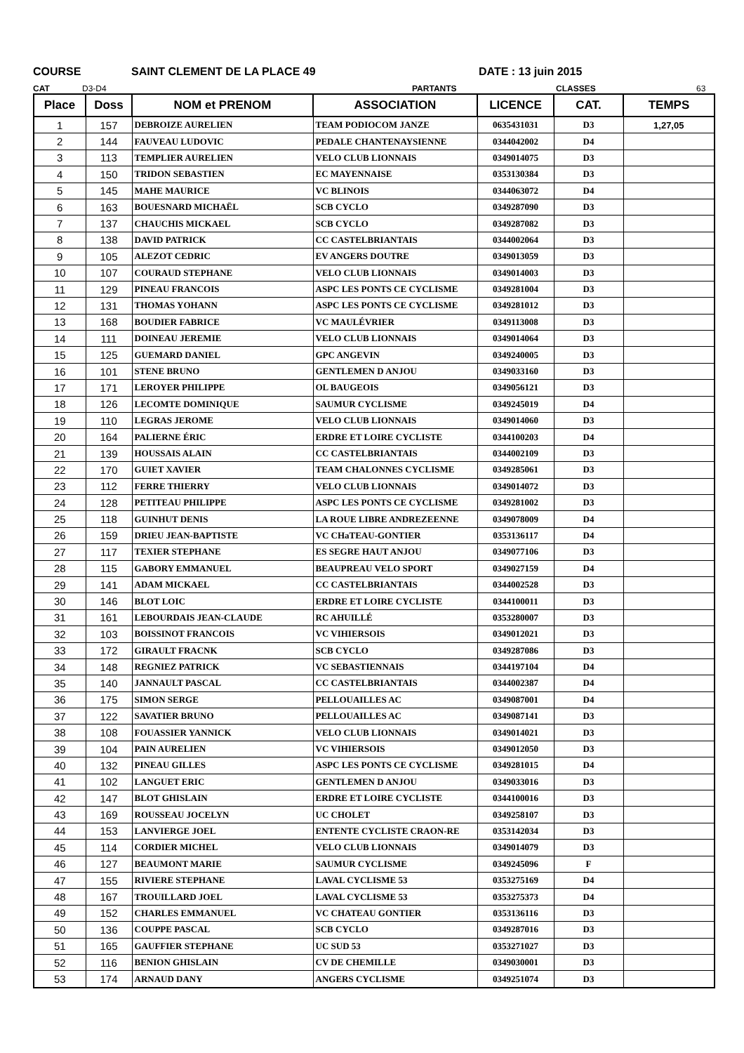COURSE SAINT CLEMENT DE LA PLACE 49 DATE : 13 juin 2015
CAT D3-D4 PARTANTS CLASSES 63
| Place | Doss | NOM et PRENOM | ASSOCIATION | LICENCE | CAT. | TEMPS |
| --- | --- | --- | --- | --- | --- | --- |
| 1 | 157 | DEBROIZE AURELIEN | TEAM PODIOCOM JANZE | 0635431031 | D3 | 1,27,05 |
| 2 | 144 | FAUVEAU LUDOVIC | PEDALE CHANTENAYSIENNE | 0344042002 | D4 | |
| 3 | 113 | TEMPLIER AURELIEN | VELO CLUB LIONNAIS | 0349014075 | D3 | |
| 4 | 150 | TRIDON SEBASTIEN | EC MAYENNAISE | 0353130384 | D3 | |
| 5 | 145 | MAHE MAURICE | VC BLINOIS | 0344063072 | D4 | |
| 6 | 163 | BOUESNARD MICHAËL | SCB CYCLO | 0349287090 | D3 | |
| 7 | 137 | CHAUCHIS MICKAEL | SCB CYCLO | 0349287082 | D3 | |
| 8 | 138 | DAVID PATRICK | CC CASTELBRIANTAIS | 0344002064 | D3 | |
| 9 | 105 | ALEZOT CEDRIC | EV ANGERS DOUTRE | 0349013059 | D3 | |
| 10 | 107 | COURAUD STEPHANE | VELO CLUB LIONNAIS | 0349014003 | D3 | |
| 11 | 129 | PINEAU FRANCOIS | ASPC LES PONTS CE CYCLISME | 0349281004 | D3 | |
| 12 | 131 | THOMAS YOHANN | ASPC LES PONTS CE CYCLISME | 0349281012 | D3 | |
| 13 | 168 | BOUDIER FABRICE | VC MAULÉVRIER | 0349113008 | D3 | |
| 14 | 111 | DOINEAU JEREMIE | VELO CLUB LIONNAIS | 0349014064 | D3 | |
| 15 | 125 | GUEMARD DANIEL | GPC ANGEVIN | 0349240005 | D3 | |
| 16 | 101 | STENE BRUNO | GENTLEMEN D ANJOU | 0349033160 | D3 | |
| 17 | 171 | LEROYER PHILIPPE | OL BAUGEOIS | 0349056121 | D3 | |
| 18 | 126 | LECOMTE DOMINIQUE | SAUMUR CYCLISME | 0349245019 | D4 | |
| 19 | 110 | LEGRAS JEROME | VELO CLUB LIONNAIS | 0349014060 | D3 | |
| 20 | 164 | PALIERNE ÉRIC | ERDRE ET LOIRE CYCLISTE | 0344100203 | D4 | |
| 21 | 139 | HOUSSAIS ALAIN | CC CASTELBRIANTAIS | 0344002109 | D3 | |
| 22 | 170 | GUIET XAVIER | TEAM CHALONNES CYCLISME | 0349285061 | D3 | |
| 23 | 112 | FERRE THIERRY | VELO CLUB LIONNAIS | 0349014072 | D3 | |
| 24 | 128 | PETITEAU PHILIPPE | ASPC LES PONTS CE CYCLISME | 0349281002 | D3 | |
| 25 | 118 | GUINHUT DENIS | LA ROUE LIBRE ANDREZEENNE | 0349078009 | D4 | |
| 26 | 159 | DRIEU JEAN-BAPTISTE | VC CHaTEAU-GONTIER | 0353136117 | D4 | |
| 27 | 117 | TEXIER STEPHANE | ES SEGRE HAUT ANJOU | 0349077106 | D3 | |
| 28 | 115 | GABORY EMMANUEL | BEAUPREAU VELO SPORT | 0349027159 | D4 | |
| 29 | 141 | ADAM MICKAEL | CC CASTELBRIANTAIS | 0344002528 | D3 | |
| 30 | 146 | BLOT LOIC | ERDRE ET LOIRE CYCLISTE | 0344100011 | D3 | |
| 31 | 161 | LEBOURDAIS JEAN-CLAUDE | RC AHUILLÉ | 0353280007 | D3 | |
| 32 | 103 | BOISSINOT FRANCOIS | VC VIHIERSOIS | 0349012021 | D3 | |
| 33 | 172 | GIRAULT FRACNK | SCB CYCLO | 0349287086 | D3 | |
| 34 | 148 | REGNIEZ PATRICK | VC SEBASTIENNAIS | 0344197104 | D4 | |
| 35 | 140 | JANNAULT PASCAL | CC CASTELBRIANTAIS | 0344002387 | D4 | |
| 36 | 175 | SIMON SERGE | PELLOUAILLES AC | 0349087001 | D4 | |
| 37 | 122 | SAVATIER BRUNO | PELLOUAILLES AC | 0349087141 | D3 | |
| 38 | 108 | FOUASSIER YANNICK | VELO CLUB LIONNAIS | 0349014021 | D3 | |
| 39 | 104 | PAIN AURELIEN | VC VIHIERSOIS | 0349012050 | D3 | |
| 40 | 132 | PINEAU GILLES | ASPC LES PONTS CE CYCLISME | 0349281015 | D4 | |
| 41 | 102 | LANGUET ERIC | GENTLEMEN D ANJOU | 0349033016 | D3 | |
| 42 | 147 | BLOT GHISLAIN | ERDRE ET LOIRE CYCLISTE | 0344100016 | D3 | |
| 43 | 169 | ROUSSEAU JOCELYN | UC CHOLET | 0349258107 | D3 | |
| 44 | 153 | LANVIERGE JOEL | ENTENTE CYCLISTE CRAON-RE | 0353142034 | D3 | |
| 45 | 114 | CORDIER MICHEL | VELO CLUB LIONNAIS | 0349014079 | D3 | |
| 46 | 127 | BEAUMONT MARIE | SAUMUR CYCLISME | 0349245096 | F | |
| 47 | 155 | RIVIERE STEPHANE | LAVAL CYCLISME 53 | 0353275169 | D4 | |
| 48 | 167 | TROUILLARD JOEL | LAVAL CYCLISME 53 | 0353275373 | D4 | |
| 49 | 152 | CHARLES EMMANUEL | VC CHATEAU GONTIER | 0353136116 | D3 | |
| 50 | 136 | COUPPE PASCAL | SCB CYCLO | 0349287016 | D3 | |
| 51 | 165 | GAUFFIER STEPHANE | UC SUD 53 | 0353271027 | D3 | |
| 52 | 116 | BENION GHISLAIN | CV DE CHEMILLE | 0349030001 | D3 | |
| 53 | 174 | ARNAUD DANY | ANGERS CYCLISME | 0349251074 | D3 | |